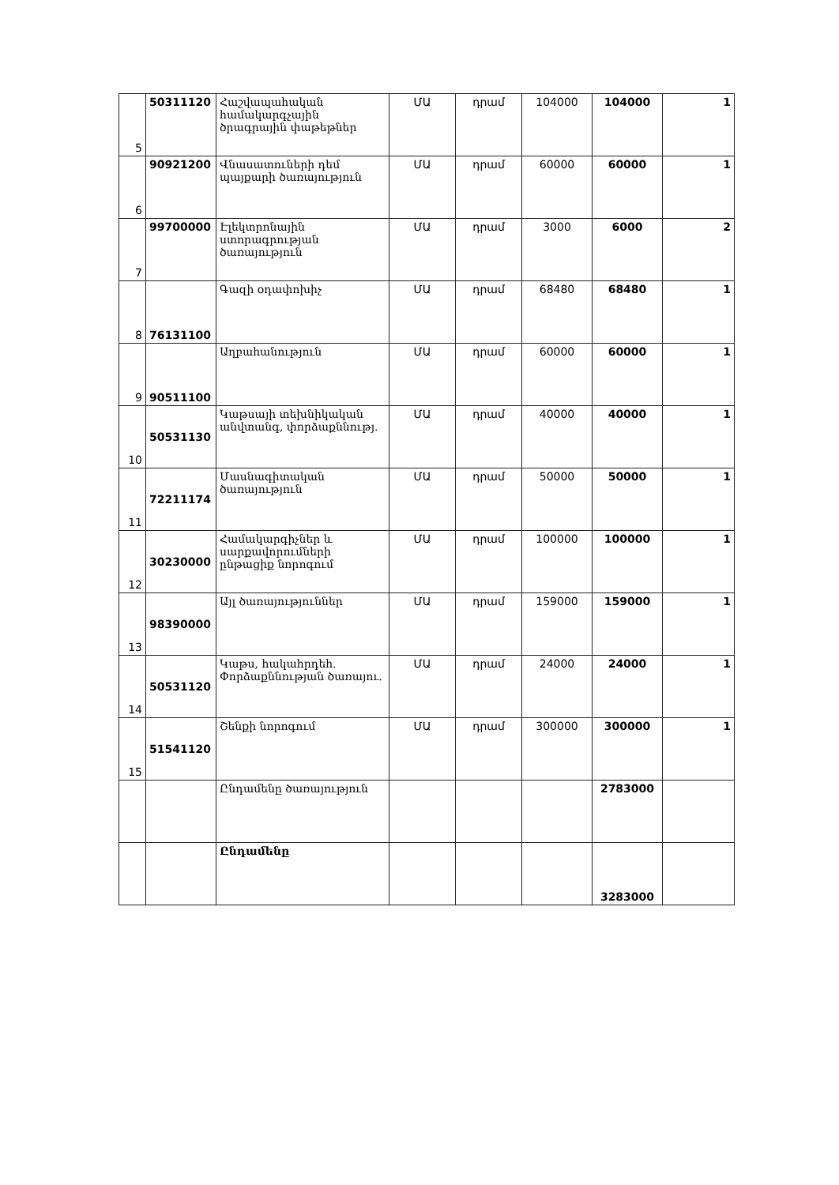| 5 | 50311120 | Հաշվապահական համակարգչային ծրագրային փաթեթներ | ՄԱ | դրամ | 104000 | 104000 | 1 |
| 6 | 90921200 | Վնասատուների դեմ պայքարի ծառայություն | ՄԱ | դրամ | 60000 | 60000 | 1 |
| 7 | 99700000 | Էլեկտրոնային ստորագրության ծառայություն | ՄԱ | դրամ | 3000 | 6000 | 2 |
| 8 | 76131100 | Գազի օդափոխիչ | ՄԱ | դրամ | 68480 | 68480 | 1 |
| 9 | 90511100 | Աղբահանություն | ՄԱ | դրամ | 60000 | 60000 | 1 |
| 10 | 50531130 | Կաթսայի տեխնիկական անվտանգ, փորձաքննությ. | ՄԱ | դրամ | 40000 | 40000 | 1 |
| 11 | 72211174 | Մասնագիտական ծառայություն | ՄԱ | դրամ | 50000 | 50000 | 1 |
| 12 | 30230000 | Համակարգիչներ և սարքավորումների ընթացիք նորոգում | ՄԱ | դրամ | 100000 | 100000 | 1 |
| 13 | 98390000 | Այլ ծառայություններ | ՄԱ | դրամ | 159000 | 159000 | 1 |
| 14 | 50531120 | Կաթս, հակահրդեհ. Փորձաքննության ծառայու. | ՄԱ | դրամ | 24000 | 24000 | 1 |
| 15 | 51541120 | Շենքի նորոգում | ՄԱ | դրամ | 300000 | 300000 | 1 |
| | | Ընդամենը ծառայություն | | | | 2783000 | |
| | | Ընդամենը | | | | 3283000 | |